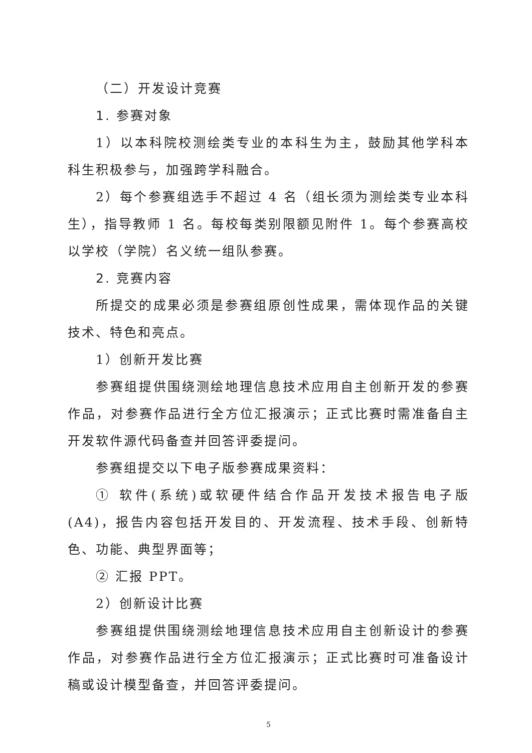（二）开发设计竞赛
1. 参赛对象
1）以本科院校测绘类专业的本科生为主，鼓励其他学科本科生积极参与，加强跨学科融合。
2）每个参赛组选手不超过 4 名（组长须为测绘类专业本科生），指导教师 1 名。每校每类别限额见附件 1。每个参赛高校以学校（学院）名义统一组队参赛。
2. 竞赛内容
所提交的成果必须是参赛组原创性成果，需体现作品的关键技术、特色和亮点。
1）创新开发比赛
参赛组提供围绕测绘地理信息技术应用自主创新开发的参赛作品，对参赛作品进行全方位汇报演示；正式比赛时需准备自主开发软件源代码备查并回答评委提问。
参赛组提交以下电子版参赛成果资料：
① 软件(系统)或软硬件结合作品开发技术报告电子版(A4)，报告内容包括开发目的、开发流程、技术手段、创新特色、功能、典型界面等；
② 汇报 PPT。
2）创新设计比赛
参赛组提供围绕测绘地理信息技术应用自主创新设计的参赛作品，对参赛作品进行全方位汇报演示；正式比赛时可准备设计稿或设计模型备查，并回答评委提问。
5